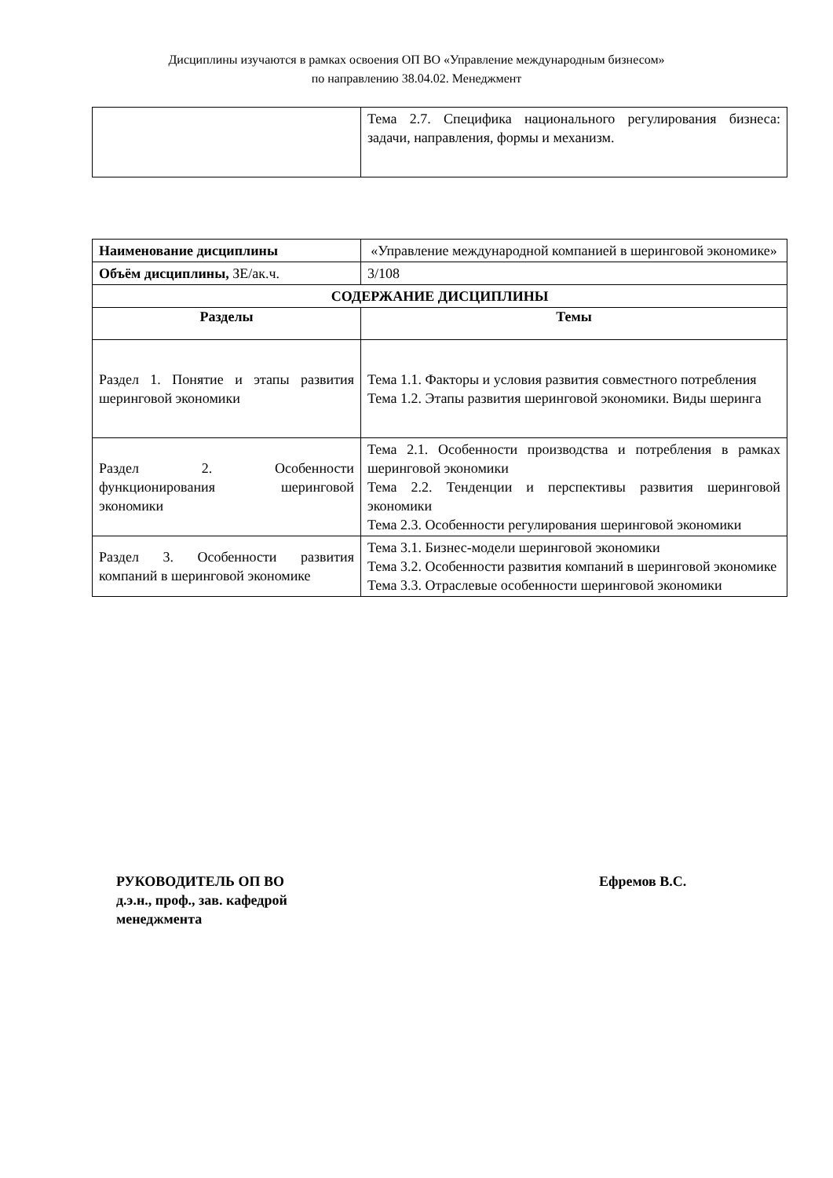Дисциплины изучаются в рамках освоения ОП ВО «Управление международным бизнесом»
по направлению 38.04.02. Менеджмент
| | Тема 2.7. Специфика национального регулирования бизнеса: задачи, направления, формы и механизм. |
| Наименование дисциплины | «Управление международной компанией в шеринговой экономике» |
| Объём дисциплины, ЗЕ/ак.ч. | 3/108 |
| СОДЕРЖАНИЕ ДИСЦИПЛИНЫ | |
| Разделы | Темы |
| Раздел 1. Понятие и этапы развития шеринговой экономики | Тема 1.1. Факторы и условия развития совместного потребления Тема 1.2. Этапы развития шеринговой экономики. Виды шеринга |
| Раздел 2. Особенности функционирования шеринговой экономики | Тема 2.1. Особенности производства и потребления в рамках шеринговой экономики Тема 2.2. Тенденции и перспективы развития шеринговой экономики Тема 2.3. Особенности регулирования шеринговой экономики |
| Раздел 3. Особенности развития компаний в шеринговой экономике | Тема 3.1. Бизнес-модели шеринговой экономики Тема 3.2. Особенности развития компаний в шеринговой экономике Тема 3.3. Отраслевые особенности шеринговой экономики |
РУКОВОДИТЕЛЬ ОП ВО
д.э.н., проф., зав. кафедрой
менеджмента
Ефремов В.С.